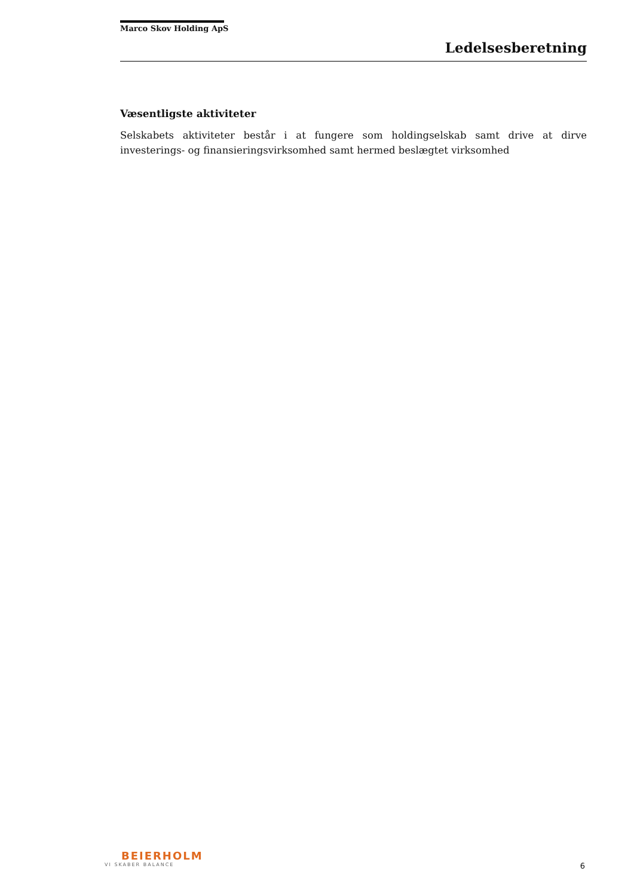Marco Skov Holding ApS
Ledelsesberetning
Væsentligste aktiviteter
Selskabets aktiviteter består i at fungere som holdingselskab samt drive at dirve investerings- og finansieringsvirksomhed samt hermed beslægtet virksomhed
BEIERHOLM
VI SKABER BALANCE
6